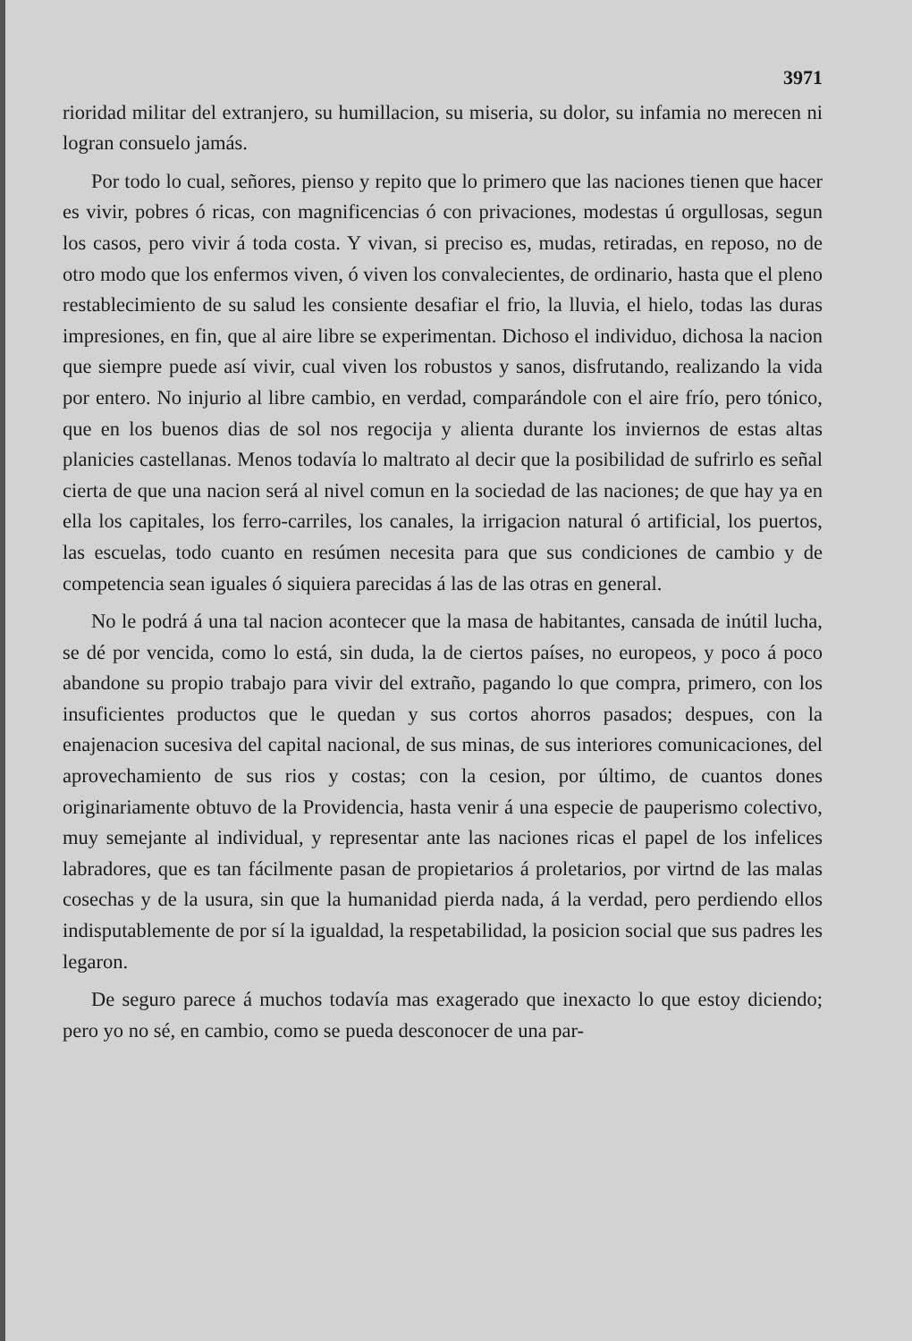3971
rioridad militar del extranjero, su humillacion, su miseria, su dolor, su infamia no merecen ni logran consuelo jamás.
Por todo lo cual, señores, pienso y repito que lo primero que las naciones tienen que hacer es vivir, pobres ó ricas, con magnificencias ó con privaciones, modestas ú orgullosas, segun los casos, pero vivir á toda costa. Y vivan, si preciso es, mudas, retiradas, en reposo, no de otro modo que los enfermos viven, ó viven los convalecientes, de ordinario, hasta que el pleno restablecimiento de su salud les consiente desafiar el frio, la lluvia, el hielo, todas las duras impresiones, en fin, que al aire libre se experimentan. Dichoso el individuo, dichosa la nacion que siempre puede así vivir, cual viven los robustos y sanos, disfrutando, realizando la vida por entero. No injurio al libre cambio, en verdad, comparándole con el aire frío, pero tónico, que en los buenos dias de sol nos regocija y alienta durante los inviernos de estas altas planicies castellanas. Menos todavía lo maltrato al decir que la posibilidad de sufrirlo es señal cierta de que una nacion será al nivel comun en la sociedad de las naciones; de que hay ya en ella los capitales, los ferro-carriles, los canales, la irrigacion natural ó artificial, los puertos, las escuelas, todo cuanto en resúmen necesita para que sus condiciones de cambio y de competencia sean iguales ó siquiera parecidas á las de las otras en general.
No le podrá á una tal nacion acontecer que la masa de habitantes, cansada de inútil lucha, se dé por vencida, como lo está, sin duda, la de ciertos países, no europeos, y poco á poco abandone su propio trabajo para vivir del extraño, pagando lo que compra, primero, con los insuficientes productos que le quedan y sus cortos ahorros pasados; despues, con la enajenacion sucesiva del capital nacional, de sus minas, de sus interiores comunicaciones, del aprovechamiento de sus rios y costas; con la cesion, por último, de cuantos dones originariamente obtuvo de la Providencia, hasta venir á una especie de pauperismo colectivo, muy semejante al individual, y representar ante las naciones ricas el papel de los infelices labradores, que es tan fácilmente pasan de propietarios á proletarios, por virtnd de las malas cosechas y de la usura, sin que la humanidad pierda nada, á la verdad, pero perdiendo ellos indisputablemente de por sí la igualdad, la respetabilidad, la posicion social que sus padres les legaron.
De seguro parece á muchos todavía mas exagerado que inexacto lo que estoy diciendo; pero yo no sé, en cambio, como se pueda desconocer de una par-